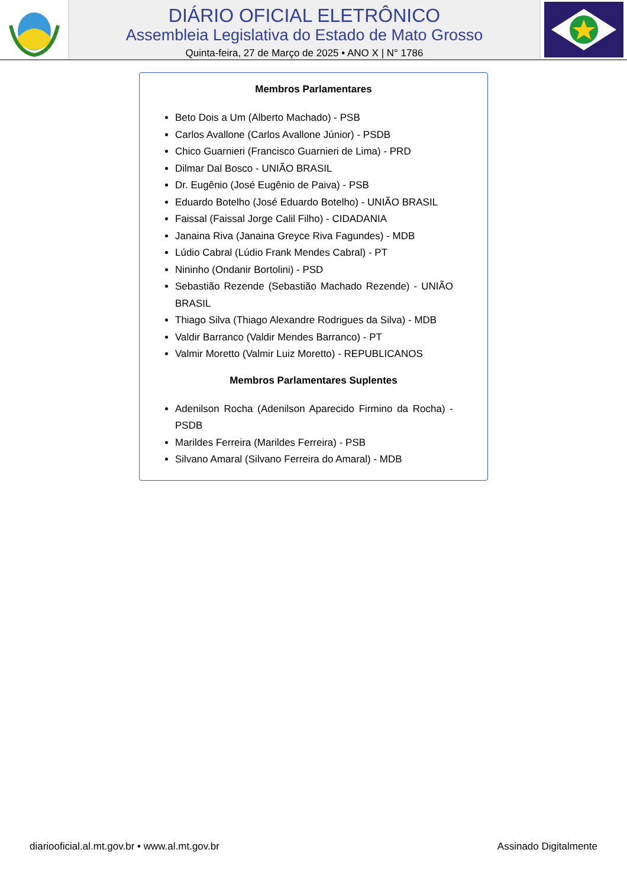DIÁRIO OFICIAL ELETRÔNICO
Assembleia Legislativa do Estado de Mato Grosso
Quinta-feira, 27 de Março de 2025 • ANO X | N° 1786
Membros Parlamentares
Beto Dois a Um (Alberto Machado) - PSB
Carlos Avallone (Carlos Avallone Júnior) - PSDB
Chico Guarnieri (Francisco Guarnieri de Lima) - PRD
Dilmar Dal Bosco - UNIÃO BRASIL
Dr. Eugênio (José Eugênio de Paiva) - PSB
Eduardo Botelho (José Eduardo Botelho) - UNIÃO BRASIL
Faissal (Faissal Jorge Calil Filho) - CIDADANIA
Janaina Riva (Janaina Greyce Riva Fagundes) - MDB
Lúdio Cabral (Lúdio Frank Mendes Cabral) - PT
Nininho (Ondanir Bortolini) - PSD
Sebastião Rezende (Sebastião Machado Rezende) - UNIÃO BRASIL
Thiago Silva (Thiago Alexandre Rodrigues da Silva) - MDB
Valdir Barranco (Valdir Mendes Barranco) - PT
Valmir Moretto (Valmir Luiz Moretto) - REPUBLICANOS
Membros Parlamentares Suplentes
Adenilson Rocha (Adenilson Aparecido Firmino da Rocha) - PSDB
Marildes Ferreira (Marildes Ferreira) - PSB
Silvano Amaral (Silvano Ferreira do Amaral) - MDB
diariooficial.al.mt.gov.br • www.al.mt.gov.br Assinado Digitalmente